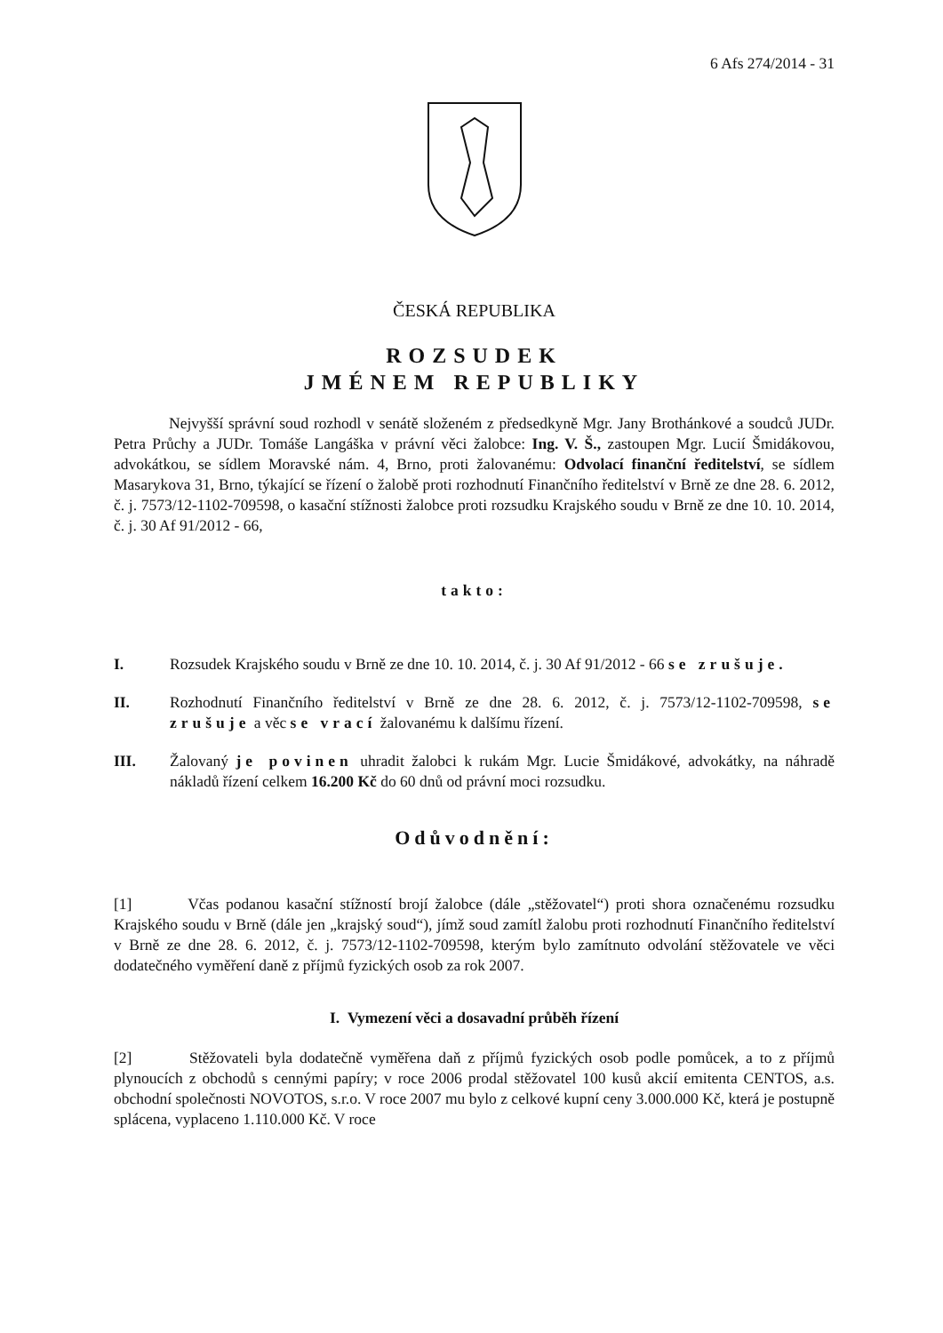6 Afs 274/2014 - 31
ČESKÁ REPUBLIKA
ROZSUDEK
JMÉNEM REPUBLIKY
Nejvyšší správní soud rozhodl v senátě složeném z předsedkyně Mgr. Jany Brothánkové a soudců JUDr. Petra Průchy a JUDr. Tomáše Langáška v právní věci žalobce: Ing. V. Š., zastoupen Mgr. Lucií Šmidákovou, advokátkou, se sídlem Moravské nám. 4, Brno, proti žalovanému: Odvolací finanční ředitelství, se sídlem Masarykova 31, Brno, týkající se řízení o žalobě proti rozhodnutí Finančního ředitelství v Brně ze dne 28. 6. 2012, č. j. 7573/12-1102-709598, o kasační stížnosti žalobce proti rozsudku Krajského soudu v Brně ze dne 10. 10. 2014, č. j. 30 Af 91/2012 - 66,
takto:
I. Rozsudek Krajského soudu v Brně ze dne 10. 10. 2014, č. j. 30 Af 91/2012 - 66 se zrušuje.
II. Rozhodnutí Finančního ředitelství v Brně ze dne 28. 6. 2012, č. j. 7573/12-1102-709598, se zrušuje a věc se vrací žalovanému k dalšímu řízení.
III. Žalovaný je povinen uhradit žalobci k rukám Mgr. Lucie Šmidákové, advokátky, na náhradě nákladů řízení celkem 16.200 Kč do 60 dnů od právní moci rozsudku.
Odůvodnění:
[1] Včas podanou kasační stížností brojí žalobce (dále „stěžovatel“) proti shora označenému rozsudku Krajského soudu v Brně (dále jen „krajský soud“), jímž soud zamítl žalobu proti rozhodnutí Finančního ředitelství v Brně ze dne 28. 6. 2012, č. j. 7573/12-1102-709598, kterým bylo zamítnuto odvolání stěžovatele ve věci dodatečného vyměření daně z příjmů fyzických osob za rok 2007.
I. Vymezení věci a dosavadní průběh řízení
[2] Stěžovateli byla dodatečně vyměřena daň z příjmů fyzických osob podle pomůcek, a to z příjmů plynoucích z obchodů s cennými papíry; v roce 2006 prodal stěžovatel 100 kusů akcií emitenta CENTOS, a.s. obchodní společnosti NOVOTOS, s.r.o. V roce 2007 mu bylo z celkové kupní ceny 3.000.000 Kč, která je postupně splácena, vyplaceno 1.110.000 Kč. V roce